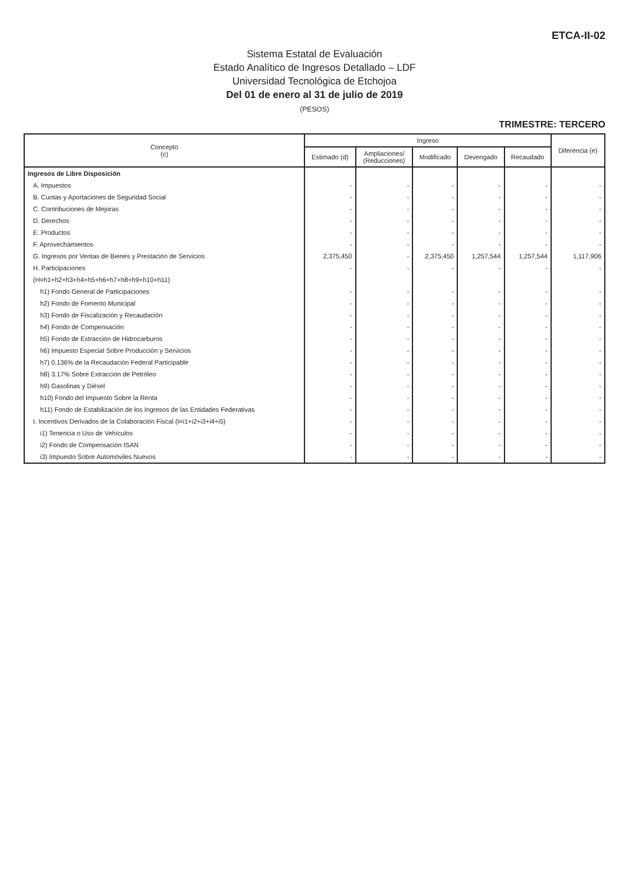ETCA-II-02
Sistema Estatal de Evaluación
Estado Analítico de Ingresos Detallado – LDF
Universidad Tecnológica de Etchojoa
Del 01 de enero al 31 de julio de 2019
(PESOS)
TRIMESTRE: TERCERO
| Concepto (c) | Ingreso | | | | | Diferencia (e) |
| --- | --- | --- | --- | --- | --- | --- |
| | Estimado (d) | Ampliaciones/ (Reducciones) | Modificado | Devengado | Recaudado | |
| Ingresos de Libre Disposición | | | | | | |
| A. Impuestos | - | - | - | - | - | - |
| B. Cuotas y Aportaciones de Seguridad Social | - | - | - | - | - | - |
| C. Contribuciones de Mejoras | - | - | - | - | - | - |
| D. Derechos | - | - | - | - | - | - |
| E. Productos | - | - | - | - | - | - |
| F. Aprovechamientos | - | - | - | - | - | - |
| G. Ingresos por Ventas de Bienes y Prestación de Servicios | 2,375,450 | - | 2,375,450 | 1,257,544 | 1,257,544 | 1,117,906 |
| H. Participaciones | - | - | - | - | - | - |
| (H=h1+h2+h3+h4+h5+h6+h7+h8+h9+h10+h11) | | | | | | |
| h1) Fondo General de Participaciones | - | - | - | - | - | - |
| h2) Fondo de Fomento Municipal | - | - | - | - | - | - |
| h3) Fondo de Fiscalización y Recaudación | - | - | - | - | - | - |
| h4) Fondo de Compensación | - | - | - | - | - | - |
| h5) Fondo de Extracción de Hidrocarburos | - | - | - | - | - | - |
| h6) Impuesto Especial Sobre Producción y Servicios | - | - | - | - | - | - |
| h7) 0.136% de la Recaudación Federal Participable | - | - | - | - | - | - |
| h8) 3.17% Sobre Extracción de Petróleo | - | - | - | - | - | - |
| h9) Gasolinas y Diésel | - | - | - | - | - | - |
| h10) Fondo del Impuesto Sobre la Renta | - | - | - | - | - | - |
| h11) Fondo de Estabilización de los Ingresos de las Entidades Federativas | - | - | - | - | - | - |
| I. Incentivos Derivados de la Colaboración Fiscal (I=i1+i2+i3+i4+i5) | - | - | - | - | - | - |
| i1) Tenencia o Uso de Vehículos | - | - | - | - | - | - |
| i2) Fondo de Compensación ISAN | - | - | - | - | - | - |
| i3) Impuesto Sobre Automóviles Nuevos | - | - | - | - | - | - |